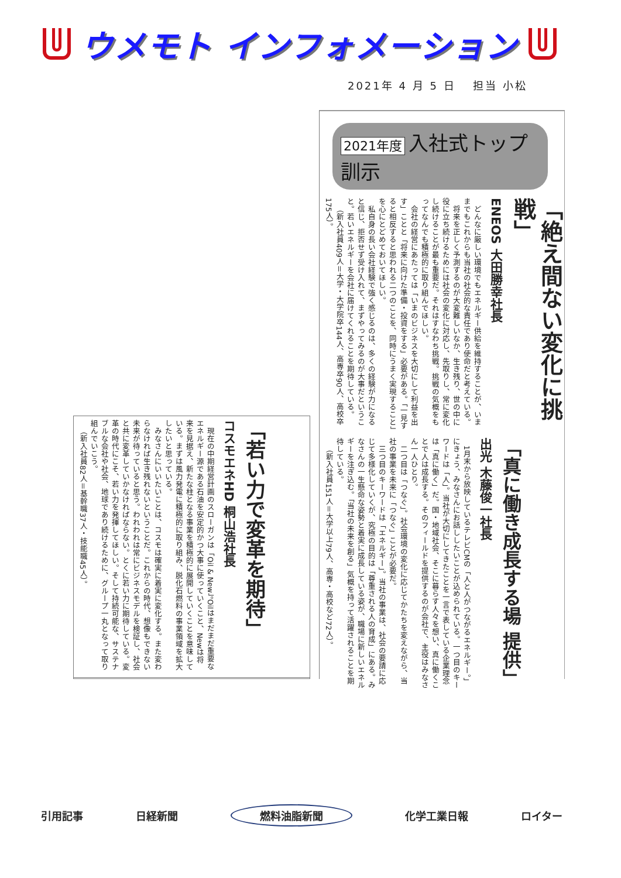ウメモト インフォメーション
2021年 4 月 5 日 　担当 小松
2021年度 入社式トップ訓示
「絶え間ない変化に挑戦」
ENEOS 大田勝幸社長
どんなに厳しい環境でもエネルギー供給を維持することが、いままでもこれからも当社の社会的な責任であり使命だと考えている。
将来を正しく予測するのが大変難しいなか、生き残り、世の中に役に立ち続けるためには社会の変化に対応し、先取りし、常に変化し続けることが最も重要だ。それはすなわち挑戦。挑戦の気概をもってなんでも積極的に取り組んでほしい。
会社の経営にあたっては「いまのビジネスを大切にして利益を出す」ことと「将来に向けた準備・投資をする」必要がある。「一見すると相反すると思われる二つのことを、同時にうまく実現すること」を心にとどめておいてほしい。
私自身の長い会社経験で強く感じるのは、多くの経験が力になると信じ、拒否せず受け入れて、まずやってみるのが大事だということ。若いエネルギーを会社に届けてくれることを期待している。
（新入社員409人＝大学・大学院卒144人、高専卒90人、高校卒175人）。
「真に働き成長する場 提供」
出光 木藤俊一社長
1月末から放映しているテレビCMの「人と人がつながるエネルギー。」にきょう、みなさんにお話ししたいことが込められている。一つ目のキーワードは「人」。当社が大切にしてきたことを一言で表している企業理念は「真に働く」だ。国・地域社会、そこに暮らす人々を想い、真に働くことで人は成長する。そのフィールドを提供するのが会社で、主役はみなさん一人ひとり。
二つ目は「つなぐ」。社会環境の変化に応じてかたちを変えながら、当社の事業を未来に「つなぐ」ことが必要だ。
三つ目のキーワードは「エネルギー」。当社の事業は、社会の要請に応じて多様化していくが、究極の目的は「尊重される人の育成」にある。みなさんの一生懸命な姿勢と着実に成長している姿が、職場に新しいエネルギーを注ぎ込む。「当社の未来を創る」気概を持って活躍されることを期待している。
（新入社員151人＝大学以上79人、高専・高校など72人）。
「若い力で変革を期待」
コスモエネHD 桐山浩社長
現在の中期経営計画のスローガンは「Oil & New」。Oilはまだまだ重要なエネルギー源である石油を安定的かつ大事に使っていくこと、Newは将来を見据え、新たな柱となる事業を積極的に展開していくことを意味している。まずは風力発電に積極的に取り組み、脱化石燃料の事業領域を拡大したいと思っている。
みなさんにいいたいことは、コスモは確実に着実に変化する。また変わらなければ生き残れないということだ。これからの時代、想像もできない未来が待っていると思う。われわれは常にビジネスモデルを検証し、社会と共に変革していかなければならない。とくに若い力に期待している。変革の時代にこそ、若い力を発揮してほしい。そして持続可能な、サステナブルな会社や社会、地球であり続けるために、グループ一丸となって取り組んでいこう。
（新入社員82人＝基幹職37人・技能職45人）。
引用記事 日経新聞 燃料油脂新聞 化学工業日報 ロイター